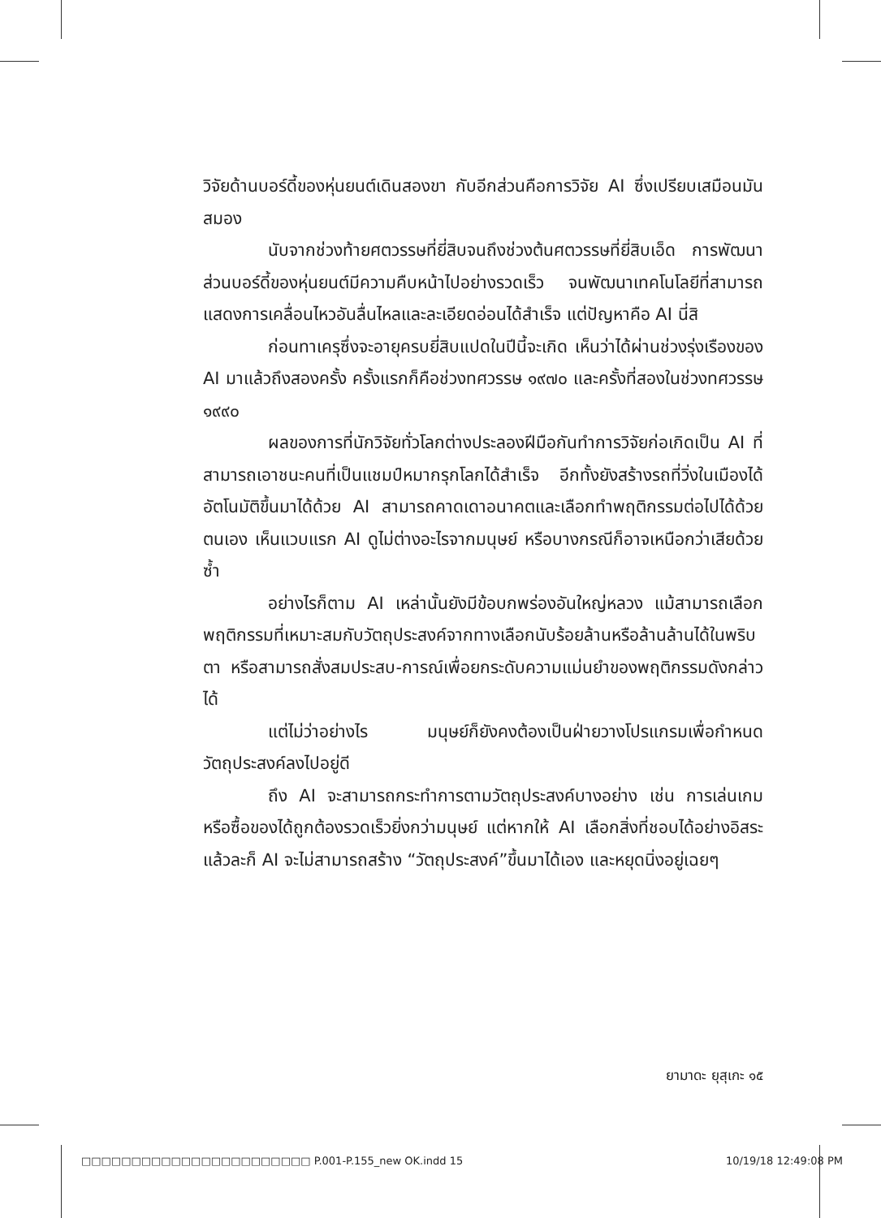วิจัยด้านบอร์ดี้ของหุ่นยนต์เดินสองขา กับอีกส่วนคือการวิจัย AI ซึ่งเปรียบเสมือนมันสมอง
นับจากช่วงท้ายศตวรรษที่ยี่สิบจนถึงช่วงต้นศตวรรษที่ยี่สิบเอ็ด การพัฒนาส่วนบอร์ดี้ของหุ่นยนต์มีความคืบหน้าไปอย่างรวดเร็ว จนพัฒนาเทคโนโลยีที่สามารถแสดงการเคลื่อนไหวอันลื่นไหลและละเอียดอ่อนได้สำเร็จ แต่ปัญหาคือ AI นี่สิ
ก่อนทาเครุซึ่งจะอายุครบยี่สิบแปดในปีนี้จะเกิด เห็นว่าได้ผ่านช่วงรุ่งเรืองของ AI มาแล้วถึงสองครั้ง ครั้งแรกก็คือช่วงทศวรรษ ๑๙๗๐ และครั้งที่สองในช่วงทศวรรษ ๑๙๙๐
ผลของการที่นักวิจัยทั่วโลกต่างประลองฝีมือกันทำการวิจัยก่อเกิดเป็น AI ที่สามารถเอาชนะคนที่เป็นแชมป์หมากรุกโลกได้สำเร็จ อีกทั้งยังสร้างรถที่วิ่งในเมืองได้อัตโนมัติขึ้นมาได้ด้วย AI สามารถคาดเดาอนาคตและเลือกทำพฤติกรรมต่อไปได้ด้วยตนเอง เห็นแวบแรก AI ดูไม่ต่างอะไรจากมนุษย์ หรือบางกรณีก็อาจเหนือกว่าเสียด้วยซ้ำ
อย่างไรก็ตาม AI เหล่านั้นยังมีข้อบกพร่องอันใหญ่หลวง แม้สามารถเลือกพฤติกรรมที่เหมาะสมกับวัตถุประสงค์จากทางเลือกนับร้อยล้านหรือล้านล้านได้ในพริบตา หรือสามารถสั่งสมประสบ-การณ์เพื่อยกระดับความแม่นยำของพฤติกรรมดังกล่าวได้
แต่ไม่ว่าอย่างไร มนุษย์ก็ยังคงต้องเป็นฝ่ายวางโปรแกรมเพื่อกำหนดวัตถุประสงค์ลงไปอยู่ดี
ถึง AI จะสามารถกระทำการตามวัตถุประสงค์บางอย่าง เช่น การเล่นเกมหรือซื้อของได้ถูกต้องรวดเร็วยิ่งกว่ามนุษย์ แต่หากให้ AI เลือกสิ่งที่ชอบได้อย่างอิสระแล้วละก็ AI จะไม่สามารถสร้าง “วัตถุประสงค์”ขึ้นมาได้เอง และหยุดนิ่งอยู่เฉยๆ
ยามาดะ ยุสุเกะ ๑๕
□□□□□□□□□□□□□□□□□□□□□□□ P.001-P.155_new OK.indd 15 10/19/18 12:49:08 PM